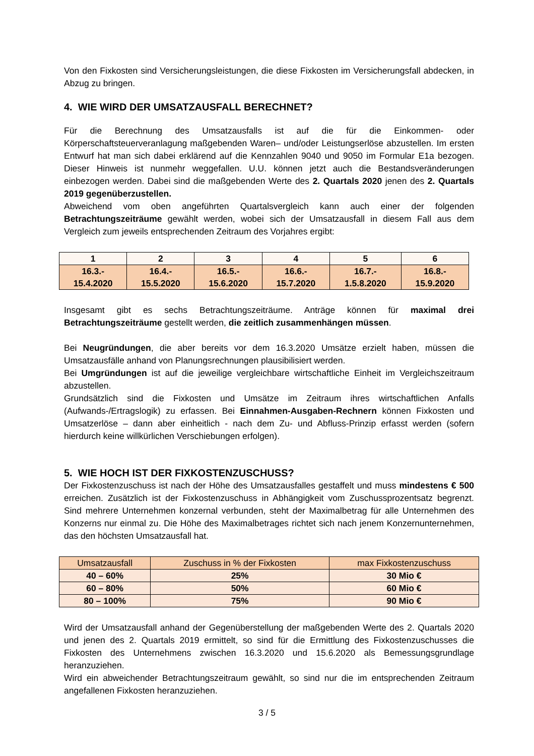Von den Fixkosten sind Versicherungsleistungen, die diese Fixkosten im Versicherungsfall abdecken, in Abzug zu bringen.
4. WIE WIRD DER UMSATZAUSFALL BERECHNET?
Für die Berechnung des Umsatzausfalls ist auf die für die Einkommen- oder Körperschaftsteuerveranlagung maßgebenden Waren– und/oder Leistungserlöse abzustellen. Im ersten Entwurf hat man sich dabei erklärend auf die Kennzahlen 9040 und 9050 im Formular E1a bezogen. Dieser Hinweis ist nunmehr weggefallen. U.U. können jetzt auch die Bestandsveränderungen einbezogen werden. Dabei sind die maßgebenden Werte des 2. Quartals 2020 jenen des 2. Quartals 2019 gegenüberzustellen.
Abweichend vom oben angeführten Quartalsvergleich kann auch einer der folgenden Betrachtungszeiträume gewählt werden, wobei sich der Umsatzausfall in diesem Fall aus dem Vergleich zum jeweils entsprechenden Zeitraum des Vorjahres ergibt:
| 1 | 2 | 3 | 4 | 5 | 6 |
| --- | --- | --- | --- | --- | --- |
| 16.3.- 15.4.2020 | 16.4.- 15.5.2020 | 16.5.- 15.6.2020 | 16.6.- 15.7.2020 | 16.7.- 1.5.8.2020 | 16.8.- 15.9.2020 |
Insgesamt gibt es sechs Betrachtungszeiträume. Anträge können für maximal drei Betrachtungszeiträume gestellt werden, die zeitlich zusammenhängen müssen.
Bei Neugründungen, die aber bereits vor dem 16.3.2020 Umsätze erzielt haben, müssen die Umsatzausfälle anhand von Planungsrechnungen plausibilisiert werden.
Bei Umgründungen ist auf die jeweilige vergleichbare wirtschaftliche Einheit im Vergleichszeitraum abzustellen.
Grundsätzlich sind die Fixkosten und Umsätze im Zeitraum ihres wirtschaftlichen Anfalls (Aufwands-/Ertragslogik) zu erfassen. Bei Einnahmen-Ausgaben-Rechnern können Fixkosten und Umsatzerlöse – dann aber einheitlich - nach dem Zu- und Abfluss-Prinzip erfasst werden (sofern hierdurch keine willkürlichen Verschiebungen erfolgen).
5. WIE HOCH IST DER FIXKOSTENZUSCHUSS?
Der Fixkostenzuschuss ist nach der Höhe des Umsatzausfalles gestaffelt und muss mindestens € 500 erreichen. Zusätzlich ist der Fixkostenzuschuss in Abhängigkeit vom Zuschussprozentsatz begrenzt. Sind mehrere Unternehmen konzernal verbunden, steht der Maximalbetrag für alle Unternehmen des Konzerns nur einmal zu. Die Höhe des Maximalbetrages richtet sich nach jenem Konzernunternehmen, das den höchsten Umsatzausfall hat.
| Umsatzausfall | Zuschuss in % der Fixkosten | max Fixkostenzuschuss |
| 40 – 60% | 25% | 30 Mio € |
| 60 – 80% | 50% | 60 Mio € |
| 80 – 100% | 75% | 90 Mio € |
Wird der Umsatzausfall anhand der Gegenüberstellung der maßgebenden Werte des 2. Quartals 2020 und jenen des 2. Quartals 2019 ermittelt, so sind für die Ermittlung des Fixkostenzuschusses die Fixkosten des Unternehmens zwischen 16.3.2020 und 15.6.2020 als Bemessungsgrundlage heranzuziehen.
Wird ein abweichender Betrachtungszeitraum gewählt, so sind nur die im entsprechenden Zeitraum angefallenen Fixkosten heranzuziehen.
3 / 5